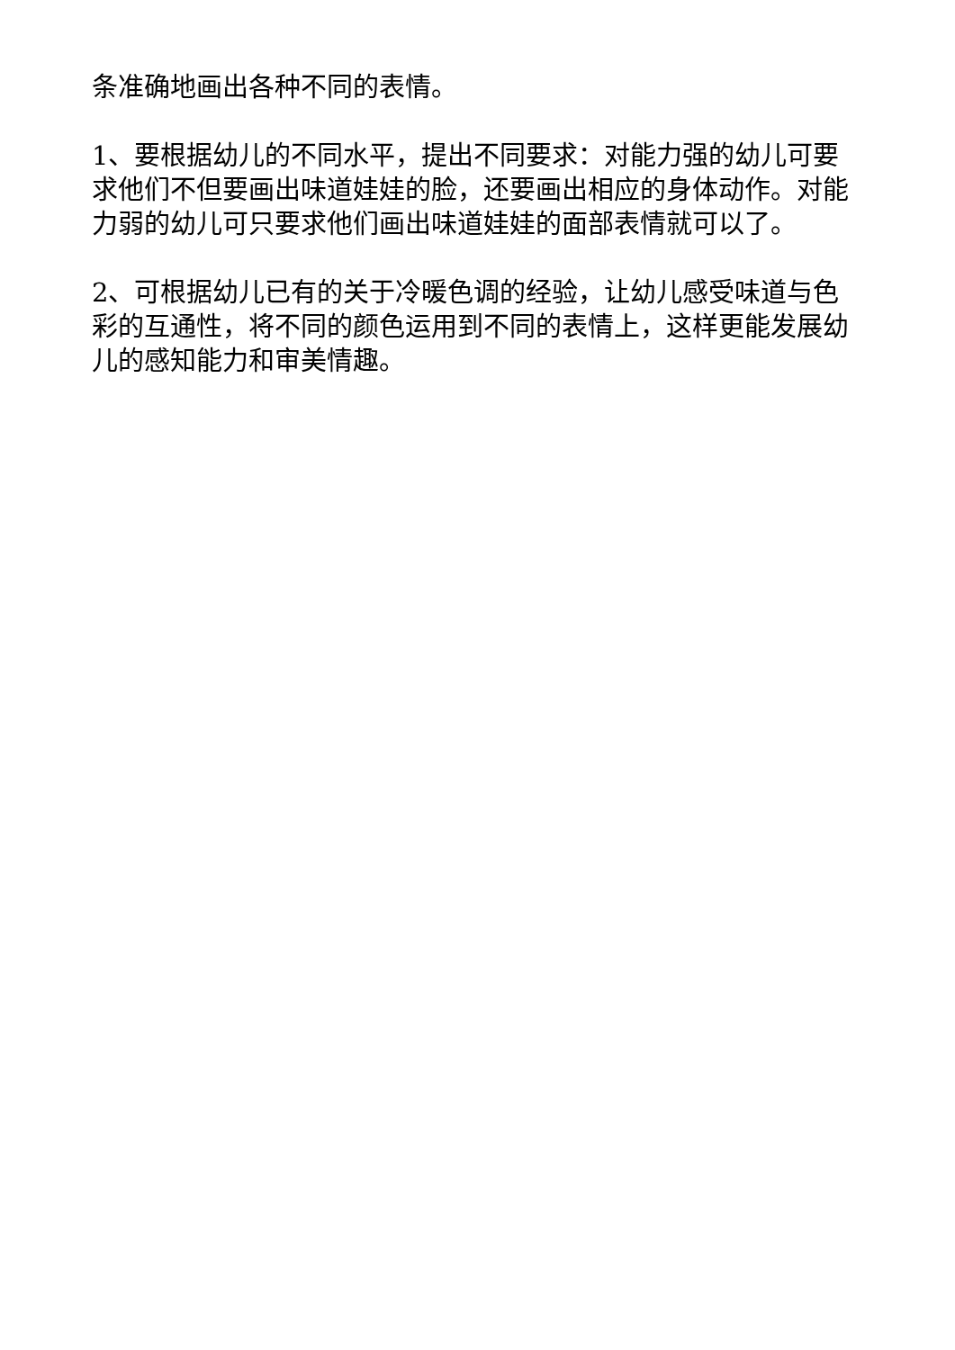条准确地画出各种不同的表情。
1、要根据幼儿的不同水平，提出不同要求：对能力强的幼儿可要求他们不但要画出味道娃娃的脸，还要画出相应的身体动作。对能力弱的幼儿可只要求他们画出味道娃娃的面部表情就可以了。
2、可根据幼儿已有的关于冷暖色调的经验，让幼儿感受味道与色彩的互通性，将不同的颜色运用到不同的表情上，这样更能发展幼儿的感知能力和审美情趣。